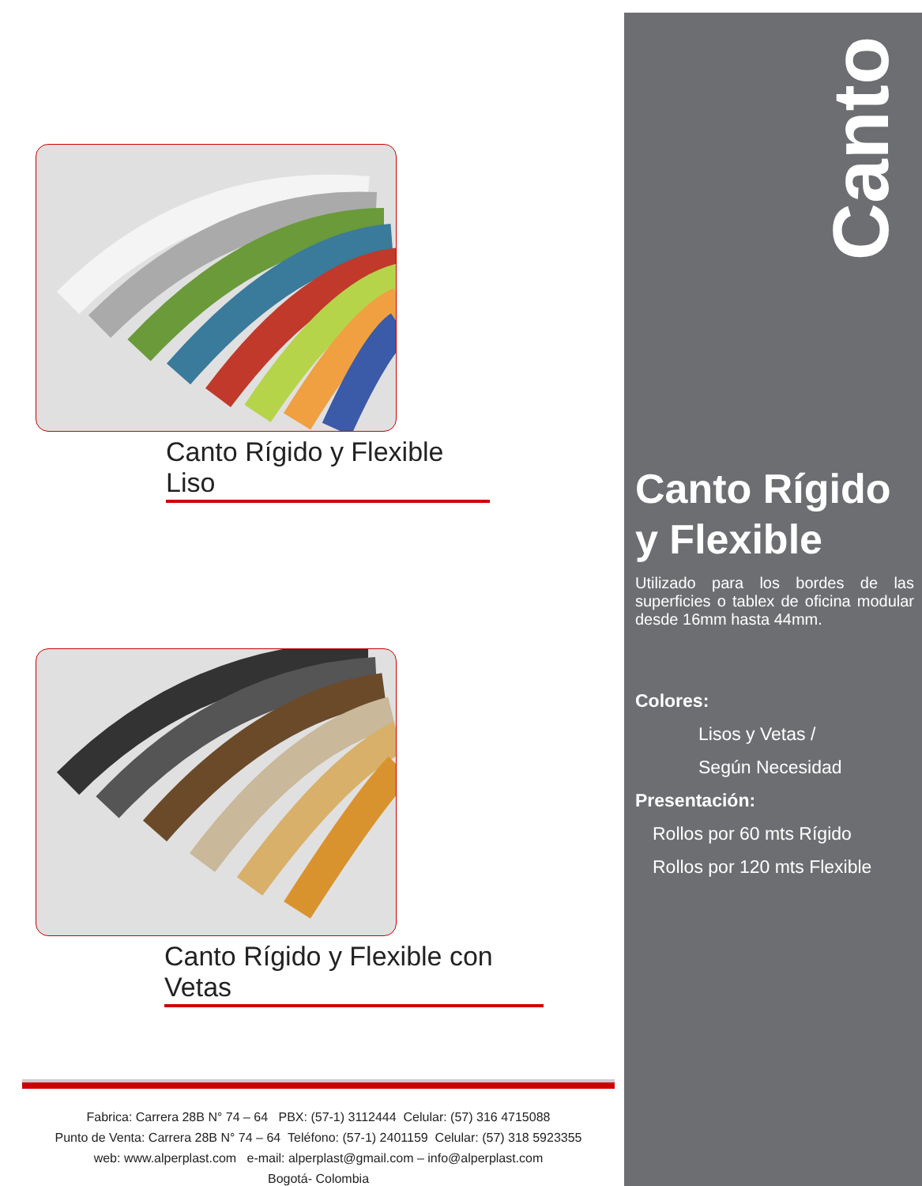Canto Rígido y Flexible Liso
Canto Rígido y Flexible con Vetas
Fabrica: Carrera 28B N° 74 – 64 PBX: (57-1) 3112444 Celular: (57) 316 4715088
Punto de Venta: Carrera 28B N° 74 – 64 Teléfono: (57-1) 2401159 Celular: (57) 318 5923355
web: www.alperplast.com e-mail: alperplast@gmail.com – info@alperplast.com
Bogotá- Colombia
Canto
Canto Rígido
y Flexible
Utilizado para los bordes de las superficies o tablex de oficina modular desde 16mm hasta 44mm.
Colores:
Lisos y Vetas /
Según Necesidad
Presentación:
Rollos por 60 mts Rígido
Rollos por 120 mts Flexible